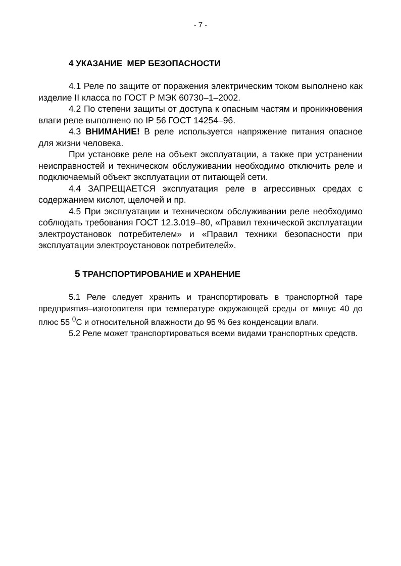- 7 -
4 УКАЗАНИЕ МЕР БЕЗОПАСНОСТИ
4.1 Реле по защите от поражения электрическим током выполнено как изделие II класса по ГОСТ Р МЭК 60730–1–2002.
4.2 По степени защиты от доступа к опасным частям и проникновения влаги реле выполнено по IP 56 ГОСТ 14254–96.
4.3 ВНИМАНИЕ! В реле используется напряжение питания опасное для жизни человека.
При установке реле на объект эксплуатации, а также при устранении неисправностей и техническом обслуживании необходимо отключить реле и подключаемый объект эксплуатации от питающей сети.
4.4 ЗАПРЕЩАЕТСЯ эксплуатация реле в агрессивных средах с содержанием кислот, щелочей и пр.
4.5 При эксплуатации и техническом обслуживании реле необходимо соблюдать требования ГОСТ 12.3.019–80, «Правил технической эксплуатации электроустановок потребителем» и «Правил техники безопасности при эксплуатации электроустановок потребителей».
5 ТРАНСПОРТИРОВАНИЕ и ХРАНЕНИЕ
5.1 Реле следует хранить и транспортировать в транспортной таре предприятия–изготовителя при температуре окружающей среды от минус 40 до плюс 55 <sup>0</sup>С и относительной влажности до 95 % без конденсации влаги.
5.2 Реле может транспортироваться всеми видами транспортных средств.